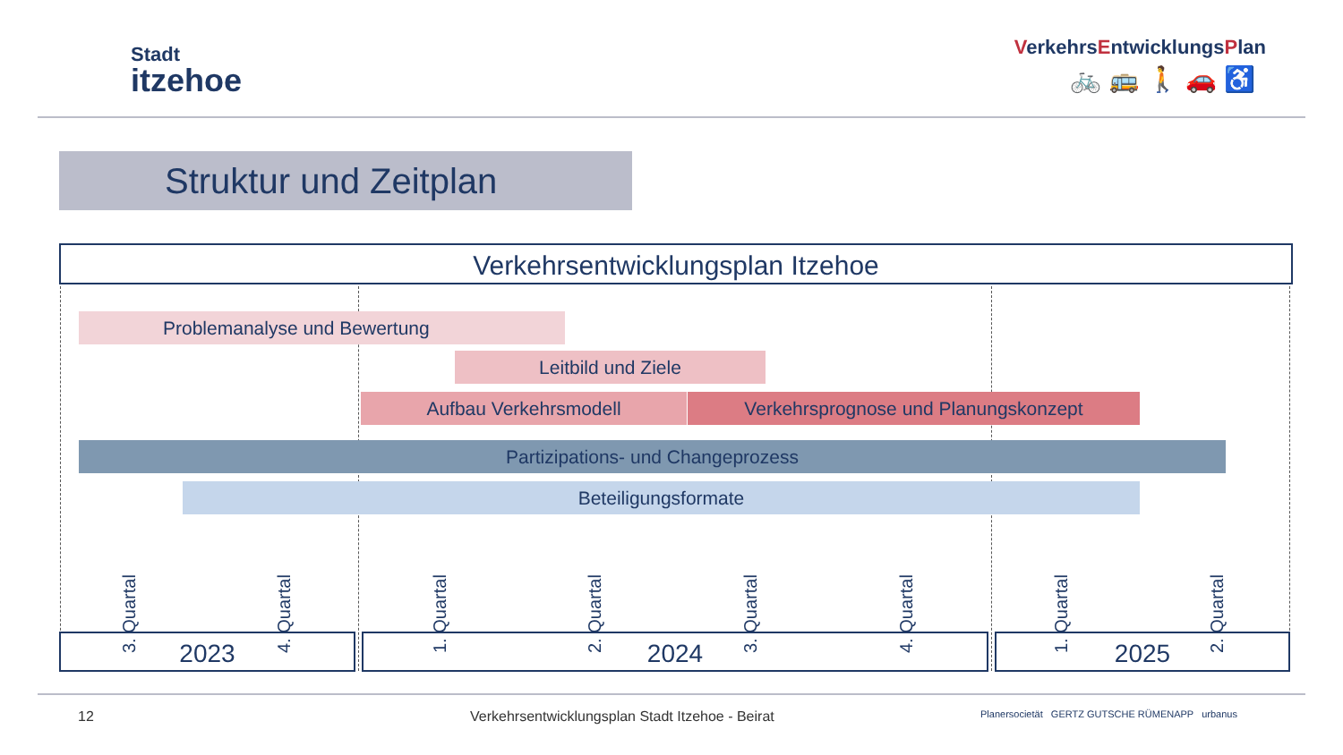Stadt
itzehoe
VerkehrsEntwicklungsPlan
🚲🚌🚶🚗♿
Struktur und Zeitplan
Verkehrsentwicklungsplan Itzehoe
Problemanalyse und Bewertung
Leitbild und Ziele
Aufbau Verkehrsmodell Verkehrsprognose und Planungskonzept
Partizipations- und Changeprozess
Beteiligungsformate
3. Quartal
4. Quartal
1. Quartal
2. Quartal
3. Quartal
4. Quartal
1. Quartal
2. Quartal
2023 2024 2025
12
Verkehrsentwicklungsplan Stadt Itzehoe - Beirat
Planersocietät GERTZ GUTSCHE RÜMENAPP urbanus